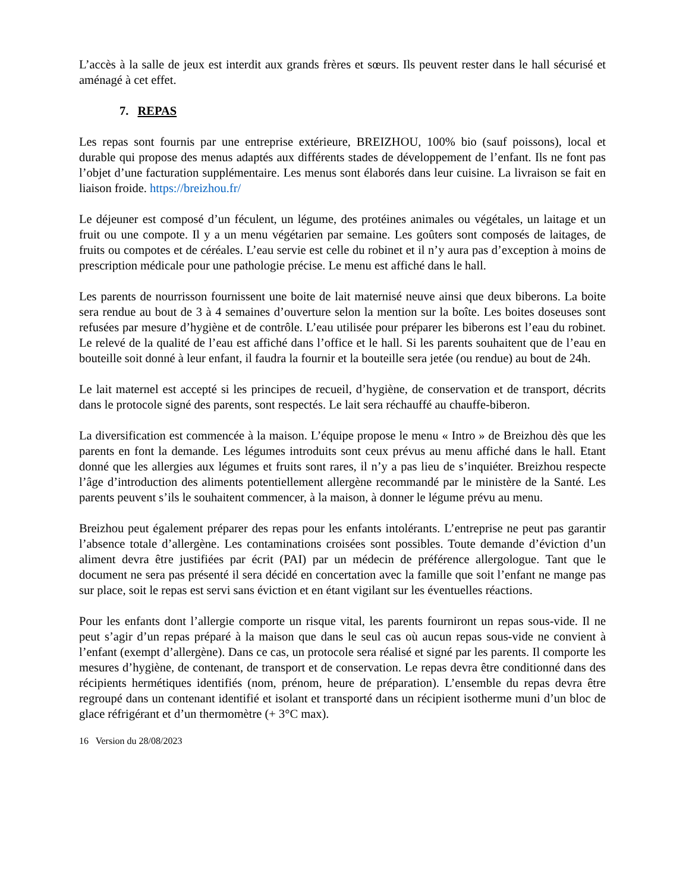L’accès à la salle de jeux est interdit aux grands frères et sœurs. Ils peuvent rester dans le hall sécurisé et aménagé à cet effet.
7. REPAS
Les repas sont fournis par une entreprise extérieure, BREIZHOU, 100% bio (sauf poissons), local et durable qui propose des menus adaptés aux différents stades de développement de l’enfant. Ils ne font pas l’objet d’une facturation supplémentaire. Les menus sont élaborés dans leur cuisine. La livraison se fait en liaison froide. https://breizhou.fr/
Le déjeuner est composé d’un féculent, un légume, des protéines animales ou végétales, un laitage et un fruit ou une compote. Il y a un menu végétarien par semaine. Les goûters sont composés de laitages, de fruits ou compotes et de céréales. L’eau servie est celle du robinet et il n’y aura pas d’exception à moins de prescription médicale pour une pathologie précise. Le menu est affiché dans le hall.
Les parents de nourrisson fournissent une boite de lait maternisé neuve ainsi que deux biberons. La boite sera rendue au bout de 3 à 4 semaines d’ouverture selon la mention sur la boîte. Les boites doseuses sont refusées par mesure d’hygiène et de contrôle. L’eau utilisée pour préparer les biberons est l’eau du robinet. Le relevé de la qualité de l’eau est affiché dans l’office et le hall. Si les parents souhaitent que de l’eau en bouteille soit donné à leur enfant, il faudra la fournir et la bouteille sera jetée (ou rendue) au bout de 24h.
Le lait maternel est accepté si les principes de recueil, d’hygiène, de conservation et de transport, décrits dans le protocole signé des parents, sont respectés. Le lait sera réchauffé au chauffe-biberon.
La diversification est commencée à la maison. L’équipe propose le menu « Intro » de Breizhou dès que les parents en font la demande. Les légumes introduits sont ceux prévus au menu affiché dans le hall. Etant donné que les allergies aux légumes et fruits sont rares, il n’y a pas lieu de s’inquiéter. Breizhou respecte l’âge d’introduction des aliments potentiellement allergène recommandé par le ministère de la Santé. Les parents peuvent s’ils le souhaitent commencer, à la maison, à donner le légume prévu au menu.
Breizhou peut également préparer des repas pour les enfants intolérants. L’entreprise ne peut pas garantir l’absence totale d’allergène. Les contaminations croisées sont possibles. Toute demande d’éviction d’un aliment devra être justifiées par écrit (PAI) par un médecin de préférence allergologue. Tant que le document ne sera pas présenté il sera décidé en concertation avec la famille que soit l’enfant ne mange pas sur place, soit le repas est servi sans éviction et en étant vigilant sur les éventuelles réactions.
Pour les enfants dont l’allergie comporte un risque vital, les parents fourniront un repas sous-vide. Il ne peut s’agir d’un repas préparé à la maison que dans le seul cas où aucun repas sous-vide ne convient à l’enfant (exempt d’allergène). Dans ce cas, un protocole sera réalisé et signé par les parents. Il comporte les mesures d’hygiène, de contenant, de transport et de conservation. Le repas devra être conditionné dans des récipients hermétiques identifiés (nom, prénom, heure de préparation). L’ensemble du repas devra être regroupé dans un contenant identifié et isolant et transporté dans un récipient isotherme muni d’un bloc de glace réfrigérant et d’un thermomètre (+ 3°C max).
16 Version du 28/08/2023